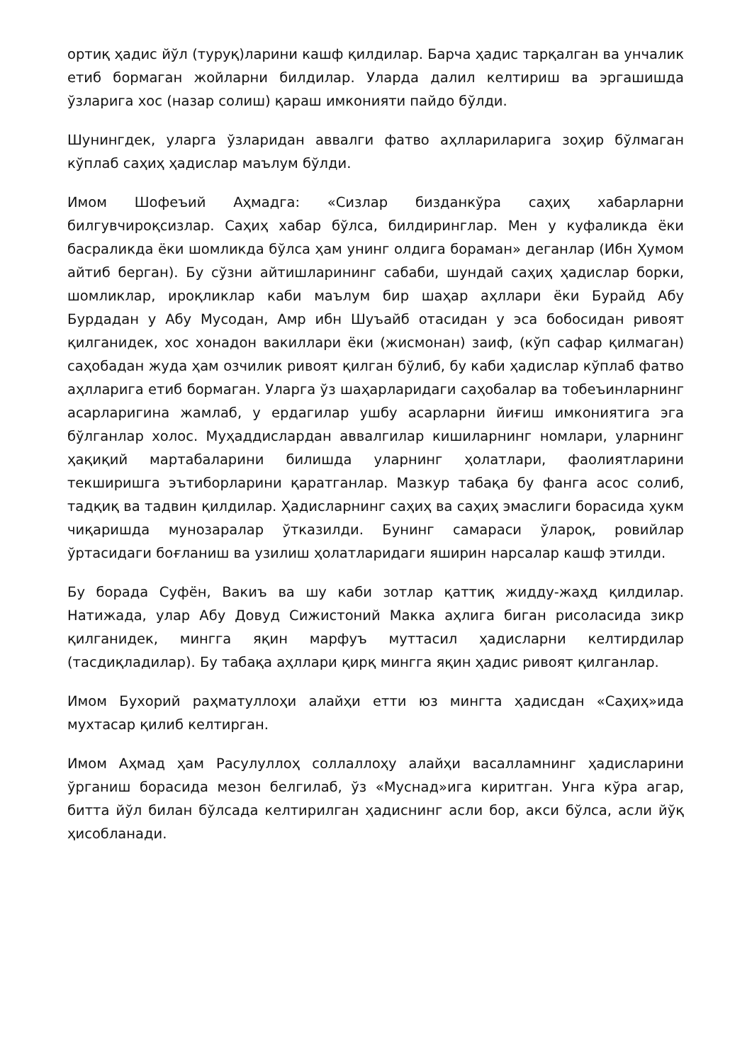ортиқ ҳадис йўл (туруқ)ларини кашф қилдилар. Барча ҳадис тарқалган ва унчалик етиб бормаган жойларни билдилар. Уларда далил келтириш ва эргашишда ўзларига хос (назар солиш) қараш имконияти пайдо бўлди.
Шунингдек, уларга ўзларидан аввалги фатво аҳллариларига зоҳир бўлмаган кўплаб саҳиҳ ҳадислар маълум бўлди.
Имом Шофеъий Аҳмадга: «Сизлар бизданкўра саҳиҳ хабарларни билгувчироқсизлар. Саҳиҳ хабар бўлса, билдиринглар. Мен у куфаликда ёки басраликда ёки шомликда бўлса ҳам унинг олдига бораман» деганлар (Ибн Ҳумом айтиб берган). Бу сўзни айтишларининг сабаби, шундай саҳиҳ ҳадислар борки, шомликлар, ироқликлар каби маълум бир шаҳар аҳллари ёки Бурайд Абу Бурдадан у Абу Мусодан, Амр ибн Шуъайб отасидан у эса бобосидан ривоят қилганидек, хос хонадон вакиллари ёки (жисмонан) заиф, (кўп сафар қилмаган) саҳобадан жуда ҳам озчилик ривоят қилган бўлиб, бу каби ҳадислар кўплаб фатво аҳлларига етиб бормаган. Уларга ўз шаҳарларидаги саҳобалар ва тобеъинларнинг асарларигина жамлаб, у ердагилар ушбу асарларни йиғиш имкониятига эга бўлганлар холос. Муҳаддислардан аввалгилар кишиларнинг номлари, уларнинг ҳақиқий мартабаларини билишда уларнинг ҳолатлари, фаолиятларини текширишга эътиборларини қаратганлар. Мазкур табақа бу фанга асос солиб, тадқиқ ва тадвин қилдилар. Ҳадисларнинг саҳиҳ ва саҳиҳ эмаслиги борасида ҳукм чиқаришда мунозаралар ўтказилди. Бунинг самараси ўлароқ, ровийлар ўртасидаги боғланиш ва узилиш ҳолатларидаги яширин нарсалар кашф этилди.
Бу борада Суфён, Вакиъ ва шу каби зотлар қаттиқ жидду-жаҳд қилдилар. Натижада, улар Абу Довуд Сижистоний Макка аҳлига биган рисоласида зикр қилганидек, мингга яқин марфуъ муттасил ҳадисларни келтирдилар (тасдиқладилар). Бу табақа аҳллари қирқ мингга яқин ҳадис ривоят қилганлар.
Имом Бухорий раҳматуллоҳи алайҳи етти юз мингта ҳадисдан «Саҳиҳ»ида мухтасар қилиб келтирган.
Имом Аҳмад ҳам Расулуллоҳ соллаллоҳу алайҳи васалламнинг ҳадисларини ўрганиш борасида мезон белгилаб, ўз «Муснад»ига киритган. Унга кўра агар, битта йўл билан бўлсада келтирилган ҳадиснинг асли бор, акси бўлса, асли йўқ ҳисобланади.